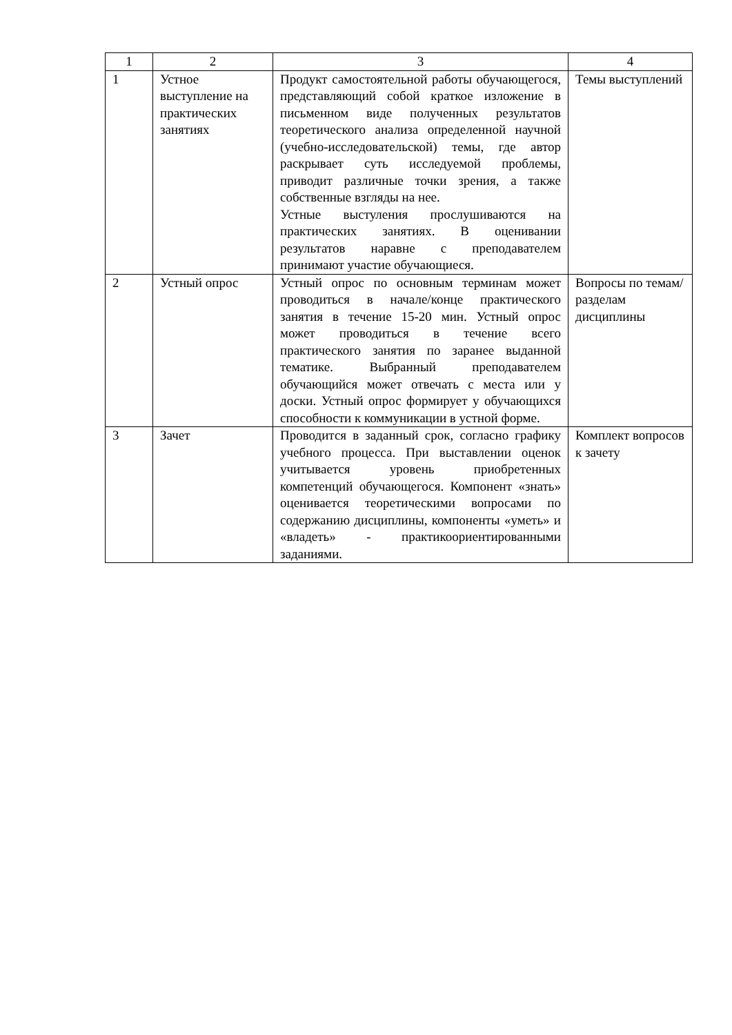| 1 | 2 | 3 | 4 |
| --- | --- | --- | --- |
| 1 | Устное выступление на практических занятиях | Продукт самостоятельной работы обучающегося, представляющий собой краткое изложение в письменном виде полученных результатов теоретического анализа определенной научной (учебно-исследовательской) темы, где автор раскрывает суть исследуемой проблемы, приводит различные точки зрения, а также собственные взгляды на нее. Устные выстуления прослушиваются на практических занятиях. В оценивании результатов наравне с преподавателем принимают участие обучающиеся. | Темы выступлений |
| 2 | Устный опрос | Устный опрос по основным терминам может проводиться в начале/конце практического занятия в течение 15-20 мин. Устный опрос может проводиться в течение всего практического занятия по заранее выданной тематике. Выбранный преподавателем обучающийся может отвечать с места или у доски. Устный опрос формирует у обучающихся способности к коммуникации в устной форме. | Вопросы по темам/разделам дисциплины |
| 3 | Зачет | Проводится в заданный срок, согласно графику учебного процесса. При выставлении оценок учитывается уровень приобретенных компетенций обучающегося. Компонент «знать» оценивается теоретическими вопросами по содержанию дисциплины, компоненты «уметь» и «владеть» - практикоориентированными заданиями. | Комплект вопросов к зачету |